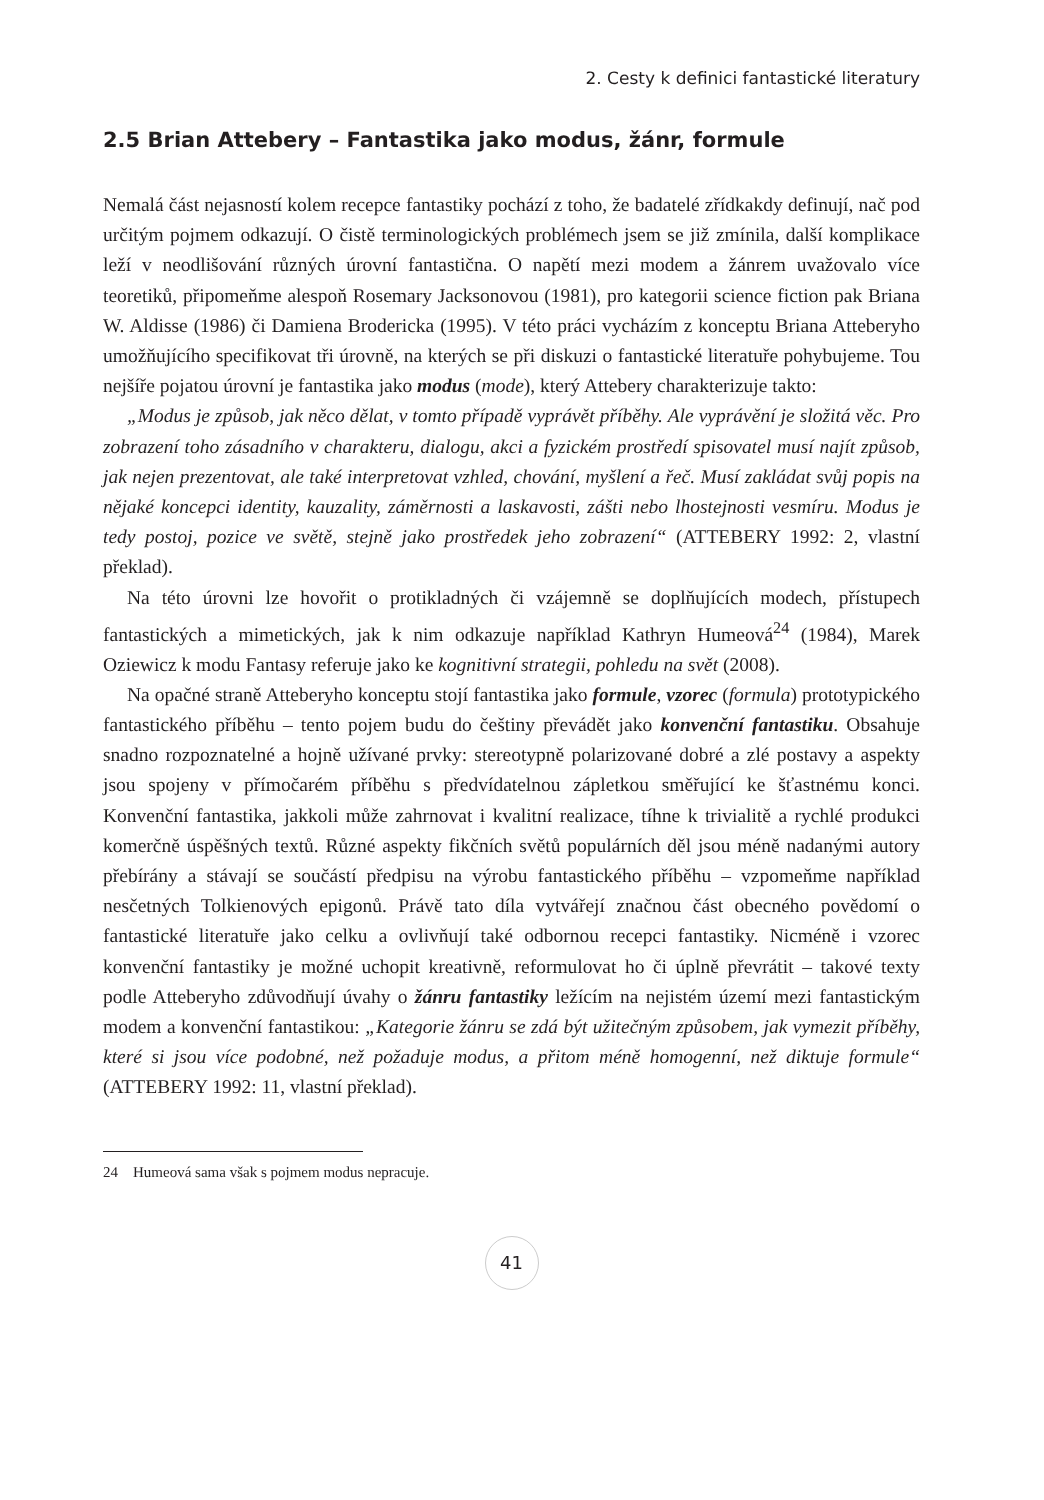2. Cesty k definici fantastické literatury
2.5 Brian Attebery – Fantastika jako modus, žánr, formule
Nemalá část nejasností kolem recepce fantastiky pochází z toho, že badatelé zřídkakdy definují, nač pod určitým pojmem odkazují. O čistě terminologických problémech jsem se již zmínila, další komplikace leží v neodlišování různých úrovní fantastična. O napětí mezi modem a žánrem uvažovalo více teoretiků, připomeňme alespoň Rosemary Jacksonovou (1981), pro kategorii science fiction pak Briana W. Aldisse (1986) či Damiena Brodericka (1995). V této práci vycházím z konceptu Briana Atteberyho umožňujícího specifikovat tři úrovně, na kterých se při diskuzi o fantastické literatuře pohybujeme. Tou nejšíře pojatou úrovní je fantastika jako modus (mode), který Attebery charakterizuje takto:
„Modus je způsob, jak něco dělat, v tomto případě vyprávět příběhy. Ale vyprávění je složitá věc. Pro zobrazení toho zásadního v charakteru, dialogu, akci a fyzickém prostředí spisovatel musí najít způsob, jak nejen prezentovat, ale také interpretovat vzhled, chování, myšlení a řeč. Musí zakládat svůj popis na nějaké koncepci identity, kauzality, záměrnosti a laskavosti, zášti nebo lhostejnosti vesmíru. Modus je tedy postoj, pozice ve světě, stejně jako prostředek jeho zobrazení“ (ATTEBERY 1992: 2, vlastní překlad).
Na této úrovni lze hovořit o protikladných či vzájemně se doplňujících modech, přístupech fantastických a mimetických, jak k nim odkazuje například Kathryn Humeová<sup>24</sup> (1984), Marek Oziewicz k modu Fantasy referuje jako ke kognitivní strategii, pohledu na svět (2008).
Na opačné straně Atteberyho konceptu stojí fantastika jako formule, vzorec (formula) prototypického fantastického příběhu – tento pojem budu do češtiny převádět jako konvenční fantastiku. Obsahuje snadno rozpoznatelné a hojně užívané prvky: stereotypně polarizované dobré a zlé postavy a aspekty jsou spojeny v přímočarém příběhu s předvídatelnou zápletkou směřující ke šťastnému konci. Konvenční fantastika, jakkoli může zahrnovat i kvalitní realizace, tíhne k trivialitě a rychlé produkci komerčně úspěšných textů. Různé aspekty fikčních světů populárních děl jsou méně nadanými autory přebírány a stávají se součástí předpisu na výrobu fantastického příběhu – vzpomeňme například nesčetných Tolkienových epigonů. Právě tato díla vytvářejí značnou část obecného povědomí o fantastické literatuře jako celku a ovlivňují také odbornou recepci fantastiky. Nicméně i vzorec konvenční fantastiky je možné uchopit kreativně, reformulovat ho či úplně převrátit – takové texty podle Atteberyho zdůvodňují úvahy o žánru fantastiky ležícím na nejistém území mezi fantastickým modem a konvenční fantastikou: „Kategorie žánru se zdá být užitečným způsobem, jak vymezit příběhy, které si jsou více podobné, než požaduje modus, a přitom méně homogenní, než diktuje formule“ (ATTEBERY 1992: 11, vlastní překlad).
24 Humeová sama však s pojmem modus nepracuje.
41